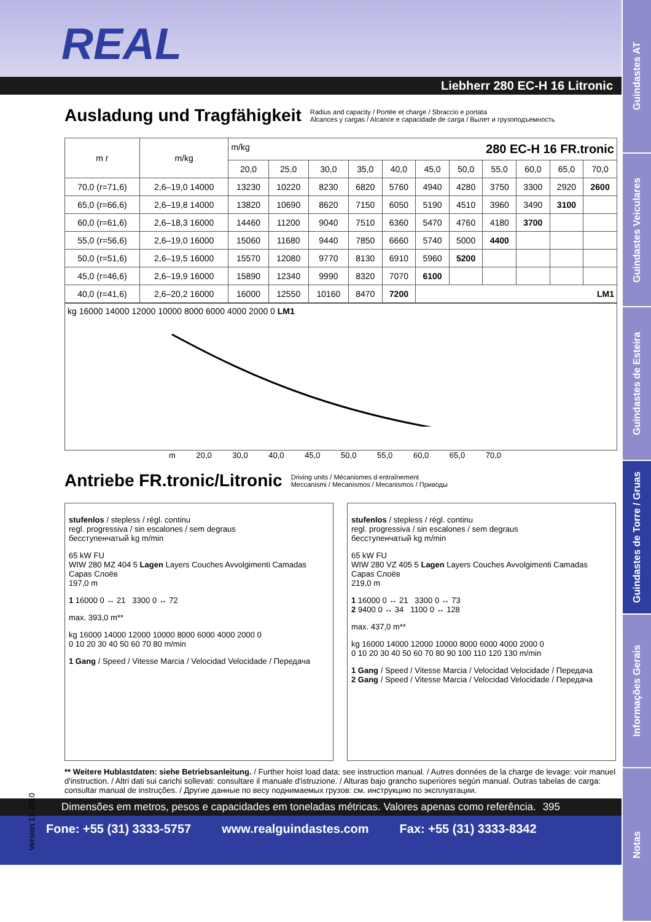Guindastes AT
Guindastes Veiculares
Guindastes de Esteira
Guindastes de Torre / Gruas
Informações Gerais
Notas
REAL
Liebherr 280 EC-H 16 Litronic
Ausladung und Tragfähigkeit Radius and capacity / Portée et charge / Sbraccio e portata
Alcances y cargas / Alcance e capacidade de carga / Вылет и грузоподъемность
| m r | m/kg | m/kg 280 EC-H 16 FR.tronic | | | | | | | | | | |
| --- | --- | --- | --- | --- | --- | --- | --- | --- | --- | --- | --- | --- |
| | | 20,0 | 25,0 | 30,0 | 35,0 | 40,0 | 45,0 | 50,0 | 55,0 | 60,0 | 65,0 | 70,0 |
| 70,0 (r=71,6) | 2,6–19,0 14000 | 13230 | 10220 | 8230 | 6820 | 5760 | 4940 | 4280 | 3750 | 3300 | 2920 | 2600 |
| 65,0 (r=66,6) | 2,6–19,8 14000 | 13820 | 10690 | 8620 | 7150 | 6050 | 5190 | 4510 | 3960 | 3490 | 3100 | |
| 60,0 (r=61,6) | 2,6–18,3 16000 | 14460 | 11200 | 9040 | 7510 | 6360 | 5470 | 4760 | 4180 | 3700 | | |
| 55,0 (r=56,6) | 2,6–19,0 16000 | 15060 | 11680 | 9440 | 7850 | 6660 | 5740 | 5000 | 4400 | | | |
| 50,0 (r=51,6) | 2,6–19,5 16000 | 15570 | 12080 | 9770 | 8130 | 6910 | 5960 | 5200 | | | | |
| 45,0 (r=46,6) | 2,6–19,9 16000 | 15890 | 12340 | 9990 | 8320 | 7070 | 6100 | | | | | |
| 40,0 (r=41,6) | 2,6–20,2 16000 | 16000 | 12550 | 10160 | 8470 | 7200 | LM1 | | | | | |
kg 16000 14000 12000 10000 8000 6000 4000 2000 0 LM1
m 20,0 30,0 40,0 45,0 50,0 55,0 60,0 65,0 70,0
Antriebe FR.tronic/Litronic Driving units / Mécanismes d entraînement
Meccanismi / Mecanismos / Mecanismos / Приводы
stufenlos / stepless / régl. continu
regl. progressiva / sin escalones / sem degraus
бесступенчатый kg m/min
65 kW FU
WIW 280 MZ 404 5 Lagen Layers Couches Avvolgimenti Camadas Capas Слоёв
197,0 m
1 16000 0 ↔ 21 3300 0 ↔ 72
max. 393,0 m**
kg 16000 14000 12000 10000 8000 6000 4000 2000 0
0 10 20 30 40 50 60 70 80 m/min
1 Gang / Speed / Vitesse Marcia / Velocidad Velocidade / Передача
stufenlos / stepless / régl. continu
regl. progressiva / sin escalones / sem degraus
бесступенчатый kg m/min
65 kW FU
WIW 280 VZ 405 5 Lagen Layers Couches Avvolgimenti Camadas Capas Слоёв
219,0 m
1 16000 0 ↔ 21 3300 0 ↔ 73
2 9400 0 ↔ 34 1100 0 ↔ 128
max. 437,0 m**
kg 16000 14000 12000 10000 8000 6000 4000 2000 0
0 10 20 30 40 50 60 70 80 90 100 110 120 130 m/min
1 Gang / Speed / Vitesse Marcia / Velocidad Velocidade / Передача
2 Gang / Speed / Vitesse Marcia / Velocidad Velocidade / Передача
** Weitere Hublastdaten: siehe Betriebsanleitung. / Further hoist load data: see instruction manual. / Autres données de la charge de levage: voir manuel d'instruction. / Altri dati sui carichi sollevati: consultare il manuale d'istruzione. / Alturas bajo grancho superiores según manual. Outras tabelas de carga: consultar manual de instruções. / Другие данные по весу поднимаемых грузов: см. инструкцию по эксплуатации.
Dimensões em metros, pesos e capacidades em toneladas métricas. Valores apenas como referência. 395
Fone: +55 (31) 3333-5757 www.realguindastes.com Fax: +55 (31) 3333-8342
Version 11-2010